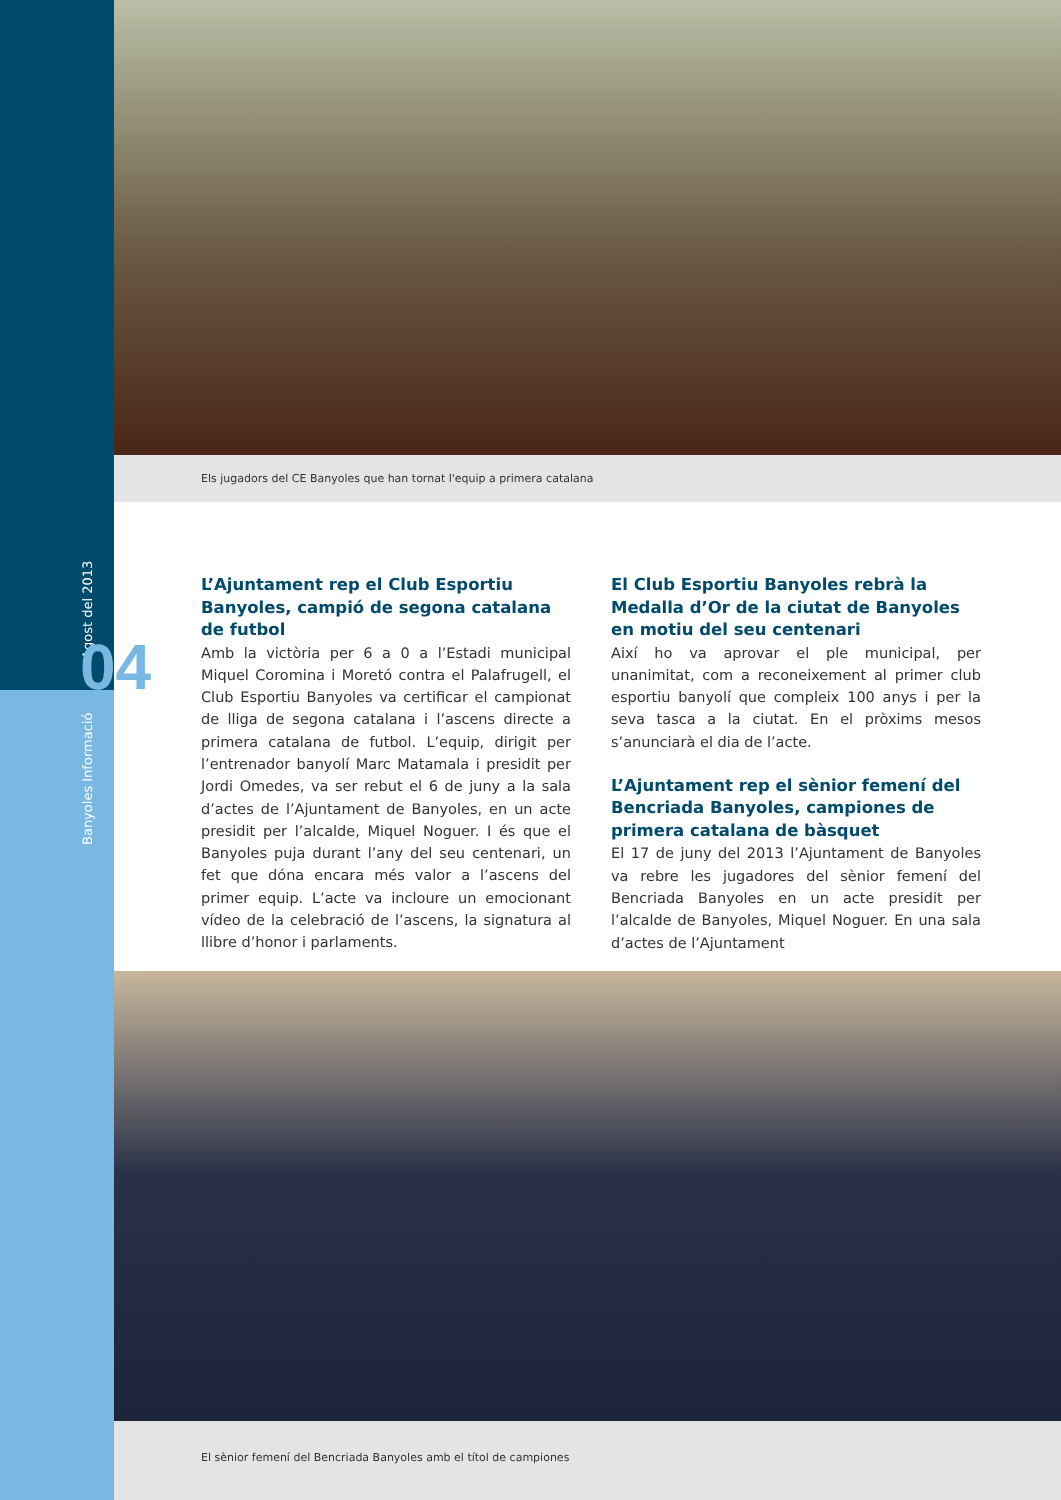Banyoles Informació Agost del 2013
04
Els jugadors del CE Banyoles que han tornat l'equip a primera catalana
L’Ajuntament rep el Club Esportiu Banyoles, campió de segona catalana de futbol
Amb la victòria per 6 a 0 a l’Estadi municipal Miquel Coromina i Moretó contra el Palafrugell, el Club Esportiu Banyoles va certificar el campionat de lliga de segona catalana i l’ascens directe a primera catalana de futbol. L’equip, dirigit per l’entrenador banyolí Marc Matamala i presidit per Jordi Omedes, va ser rebut el 6 de juny a la sala d’actes de l’Ajuntament de Banyoles, en un acte presidit per l’alcalde, Miquel Noguer. I és que el Banyoles puja durant l’any del seu centenari, un fet que dóna encara més valor a l’ascens del primer equip. L’acte va incloure un emocionant vídeo de la celebració de l’ascens, la signatura al llibre d’honor i parlaments.
El Club Esportiu Banyoles rebrà la Medalla d’Or de la ciutat de Banyoles en motiu del seu centenari
Així ho va aprovar el ple municipal, per unanimitat, com a reconeixement al primer club esportiu banyolí que compleix 100 anys i per la seva tasca a la ciutat. En el pròxims mesos s’anunciarà el dia de l’acte.
L’Ajuntament rep el sènior femení del Bencriada Banyoles, campiones de primera catalana de bàsquet
El 17 de juny del 2013 l’Ajuntament de Banyoles va rebre les jugadores del sènior femení del Bencriada Banyoles en un acte presidit per l’alcalde de Banyoles, Miquel Noguer. En una sala d’actes de l’Ajuntament
El sènior femení del Bencriada Banyoles amb el títol de campiones